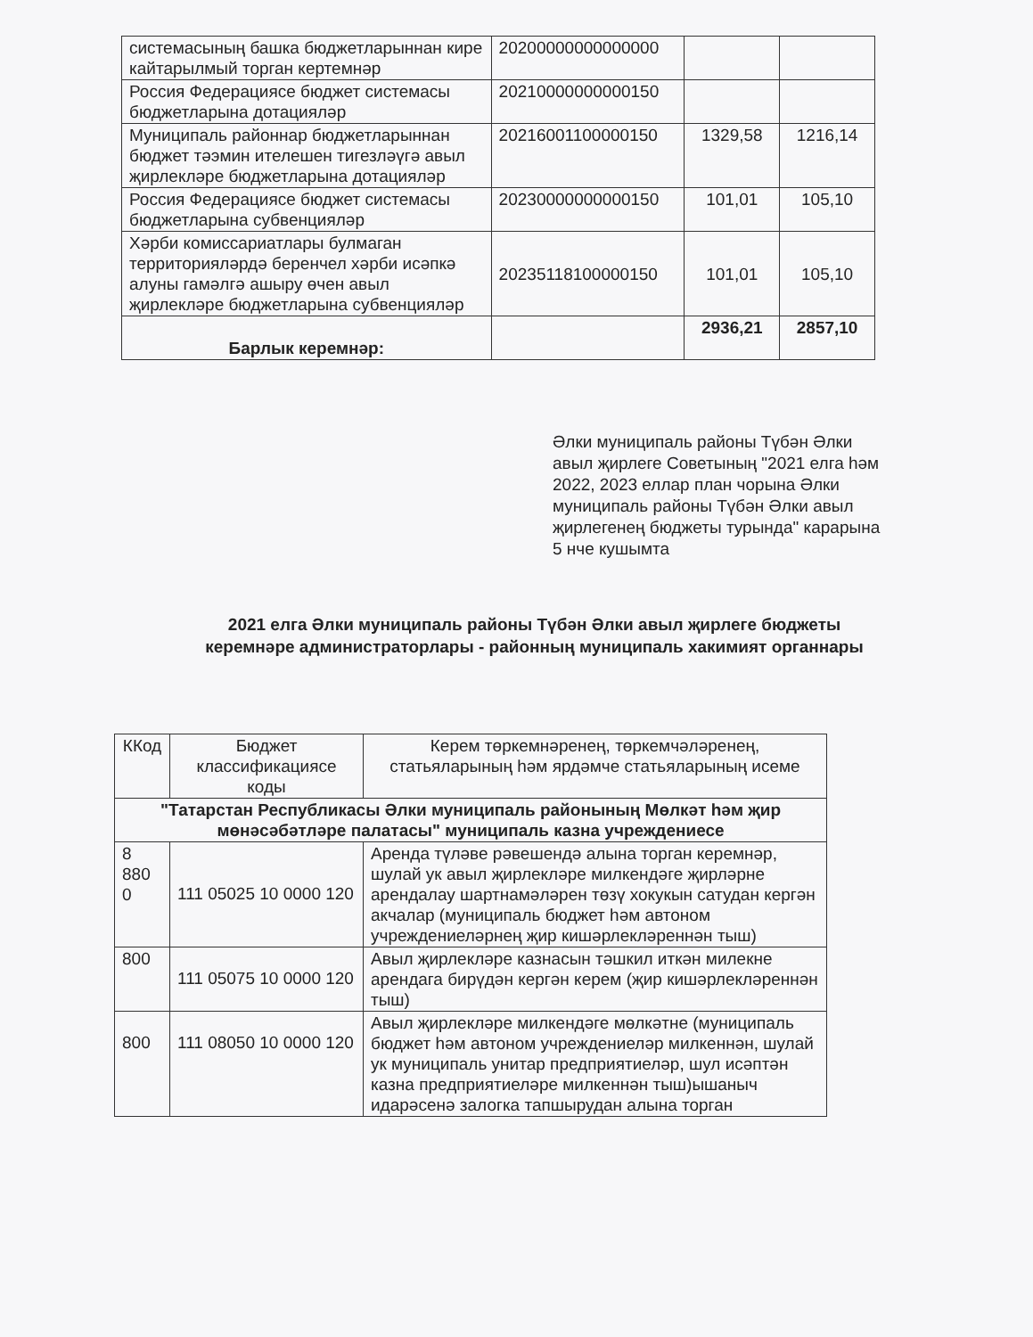| системасының башка бюджетларыннан кире кайтарылмый торган кертемнәр | 20200000000000000 | | |
| Россия Федерациясе бюджет системасы бюджетларына дотацияләр | 20210000000000150 | | |
| Муниципаль районнар бюджетларыннан бюджет тәэмин ителешен тигезләүгә авыл җирлекләре бюджетларына дотацияләр | 20216001100000150 | 1329,58 | 1216,14 |
| Россия Федерациясе бюджет системасы бюджетларына субвенцияләр | 20230000000000150 | 101,01 | 105,10 |
| Хәрби комиссариатлары булмаган территорияләрдә беренчел хәрби исәпкә алуны гамәлгә ашыру өчен авыл җирлекләре бюджетларына субвенцияләр | 20235118100000150 | 101,01 | 105,10 |
| Барлык керемнәр: | | 2936,21 | 2857,10 |
Әлки муниципаль районы Түбән Әлки авыл җирлеге Советының "2021 елга һәм 2022, 2023 еллар план чорына Әлки муниципаль районы Түбән Әлки авыл җирлегенең бюджеты турында" карарына 5 нче кушымта
2021 елга Әлки муниципаль районы Түбән Әлки авыл җирлеге бюджеты
керемнәре администраторлары - районның муниципаль хакимият органнары
| ККод | Бюджет классификациясе коды | Керем төркемнәренең, төркемчәләренең, статьяларының һәм ярдәмче статьяларының исеме |
| --- | --- | --- |
| "Татарстан Республикасы Әлки муниципаль районының Мөлкәт һәм җир мөнәсәбәтләре палатасы" муниципаль казна учреждениесе | | |
| 8 880 0 | 111 05025 10 0000 120 | Аренда түләве рәвешендә алына торган керемнәр, шулай ук авыл җирлекләре милкендәге җирләрне арендалау шартнамәләрен төзү хокукын сатудан кергән акчалар (муниципаль бюджет һәм автоном учреждениеләрнең җир кишәрлекләреннән тыш) |
| 800 | 111 05075 10 0000 120 | Авыл җирлекләре казнасын тәшкил иткән милекне арендага бирүдән кергән керем (җир кишәрлекләреннән тыш) |
| 800 | 111 08050 10 0000 120 | Авыл җирлекләре милкендәге мөлкәтне (муниципаль бюджет һәм автоном учреждениеләр милкеннән, шулай ук муниципаль унитар предприятиеләр, шул исәптән казна предприятиеләре милкеннән тыш)ышаныч идарәсенә залогка тапшырудан алына торган |